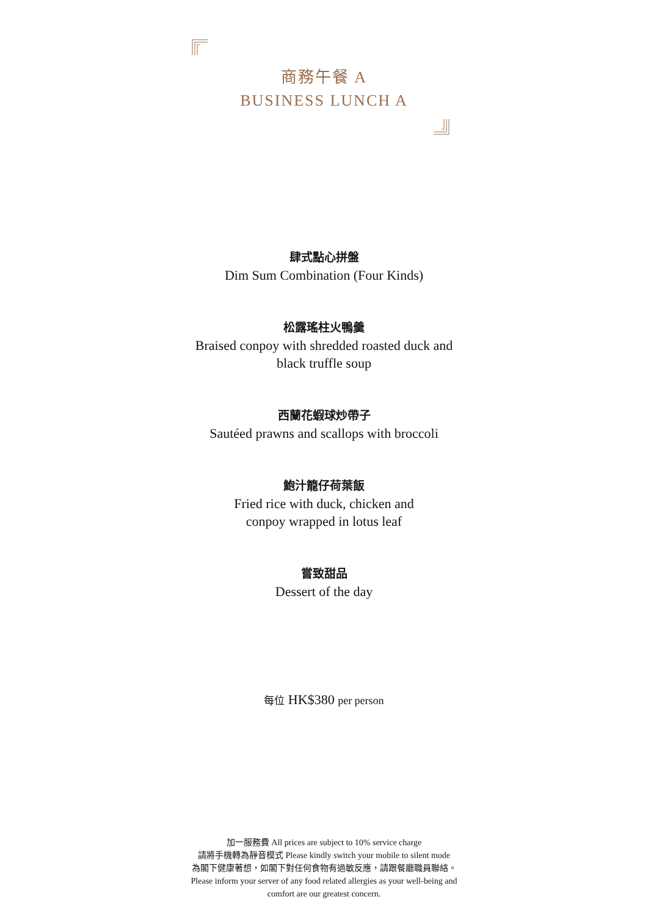商務午餐 A
BUSINESS LUNCH A
肆式點心拼盤
Dim Sum Combination (Four Kinds)
松露瑤柱火鴨羹
Braised conpoy with shredded roasted duck and
black truffle soup
西蘭花蝦球炒帶子
Sautéed prawns and scallops with broccoli
鮑汁籠仔荷葉飯
Fried rice with duck, chicken and
conpoy wrapped in lotus leaf
嘗致甜品
Dessert of the day
每位 HK$380 per person
加一服務費 All prices are subject to 10% service charge
請將手機轉為靜音模式 Please kindly switch your mobile to silent mode
為閣下健康著想，如閣下對任何食物有過敏反應，請跟餐廳職員聯絡。
Please inform your server of any food related allergies as your well-being and
comfort are our greatest concern.